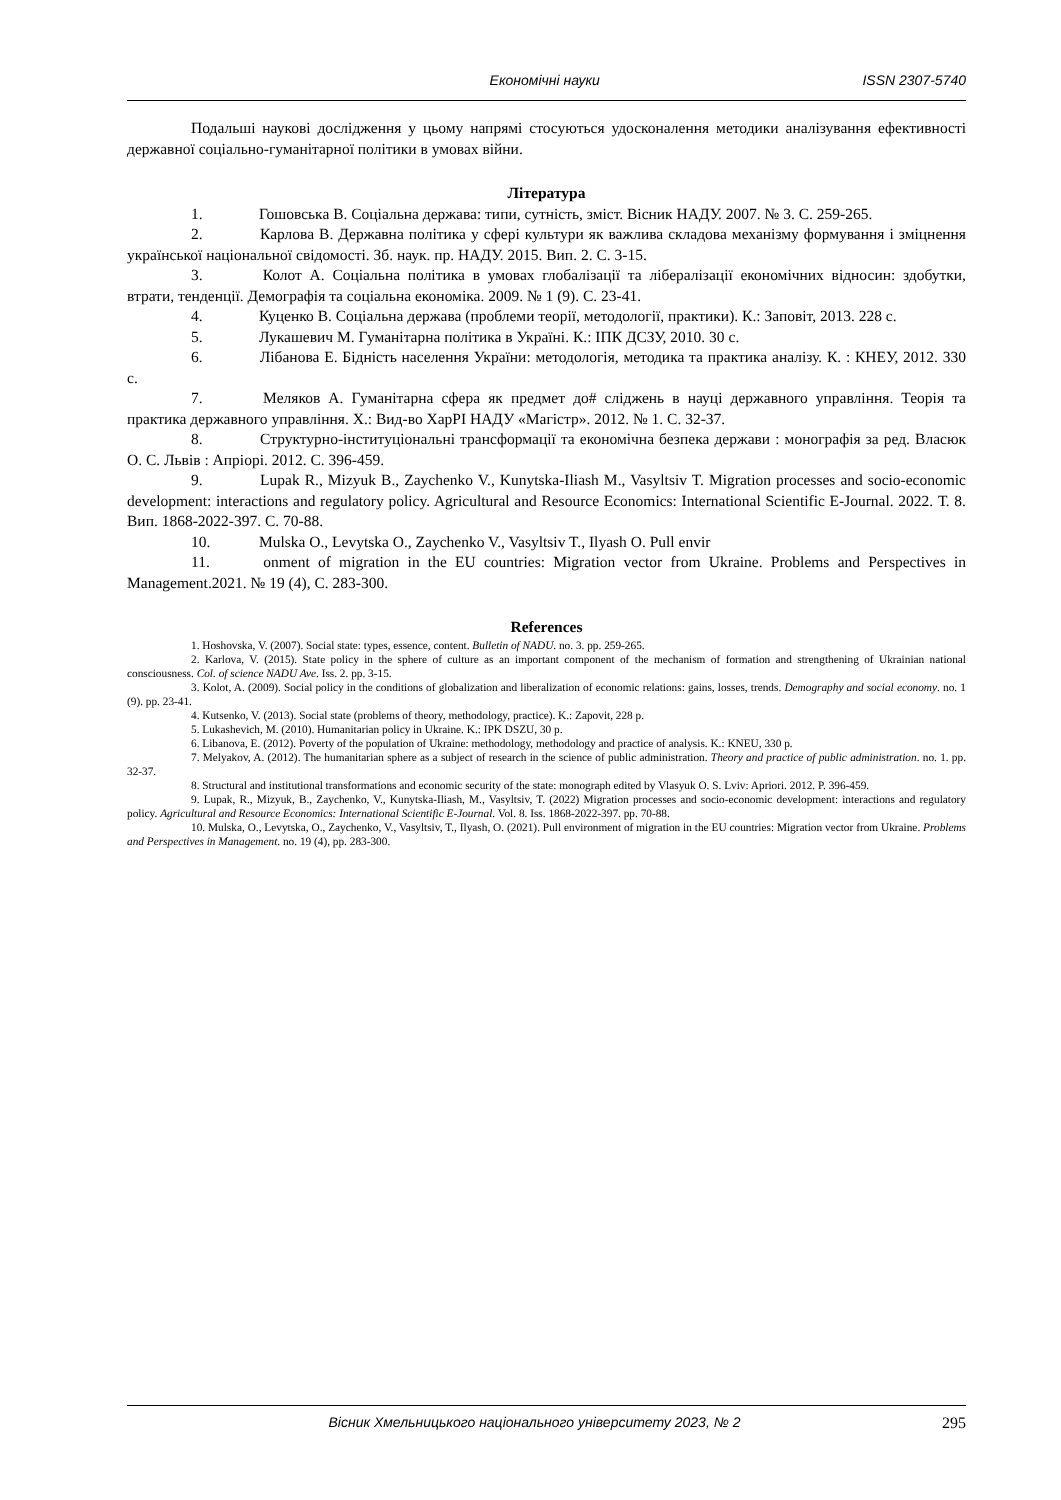Економічні науки ISSN 2307-5740
Подальші наукові дослідження у цьому напрямі стосуються удосконалення методики аналізування ефективності державної соціально-гуманітарної політики в умовах війни.
Література
1. Гошовська В. Соціальна держава: типи, сутність, зміст. Вісник НАДУ. 2007. № 3. С. 259-265.
2. Карлова В. Державна політика у сфері культури як важлива складова механізму формування і зміцнення української національної свідомості. Зб. наук. пр. НАДУ. 2015. Вип. 2. С. 3-15.
3. Колот А. Соціальна політика в умовах глобалізації та лібералізації економічних відносин: здобутки, втрати, тенденції. Демографія та соціальна економіка. 2009. № 1 (9). С. 23-41.
4. Куценко В. Соціальна держава (проблеми теорії, методології, практики). К.: Заповіт, 2013. 228 с.
5. Лукашевич М. Гуманітарна політика в Україні. К.: ІПК ДСЗУ, 2010. 30 с.
6. Лібанова Е. Бідність населення України: методологія, методика та практика аналізу. К. : КНЕУ, 2012. 330 с.
7. Меляков А. Гуманітарна сфера як предмет до# сліджень в науці державного управління. Теорія та практика державного управління. Х.: Вид-во ХарРІ НАДУ «Магістр». 2012. № 1. С. 32-37.
8. Структурно-інституціональні трансформації та економічна безпека держави : монографія за ред. Власюк О. С. Львів : Апріорі. 2012. С. 396-459.
9. Lupak R., Mizyuk B., Zaychenko V., Kunytska-Iliash M., Vasyltsiv T. Migration processes and socio-economic development: interactions and regulatory policy. Agricultural and Resource Economics: International Scientific E-Journal. 2022. Т. 8. Вип. 1868-2022-397. С. 70-88.
10. Mulska O., Levytska O., Zaychenko V., Vasyltsiv T., Ilyash O. Pull envir
11. onment of migration in the EU countries: Migration vector from Ukraine. Problems and Perspectives in Management.2021. № 19 (4), С. 283-300.
References
1. Hoshovska, V. (2007). Social state: types, essence, content. Bulletin of NADU. no. 3. pp. 259-265.
2. Karlova, V. (2015). State policy in the sphere of culture as an important component of the mechanism of formation and strengthening of Ukrainian national consciousness. Col. of science NADU Ave. Iss. 2. pp. 3-15.
3. Kolot, A. (2009). Social policy in the conditions of globalization and liberalization of economic relations: gains, losses, trends. Demography and social economy. no. 1 (9). pp. 23-41.
4. Kutsenko, V. (2013). Social state (problems of theory, methodology, practice). K.: Zapovit, 228 p.
5. Lukashevich, M. (2010). Humanitarian policy in Ukraine. K.: IPK DSZU, 30 p.
6. Libanova, E. (2012). Poverty of the population of Ukraine: methodology, methodology and practice of analysis. K.: KNEU, 330 p.
7. Melyakov, A. (2012). The humanitarian sphere as a subject of research in the science of public administration. Theory and practice of public administration. no. 1. pp. 32-37.
8. Structural and institutional transformations and economic security of the state: monograph edited by Vlasyuk O. S. Lviv: Apriori. 2012. P. 396-459.
9. Lupak, R., Mizyuk, B., Zaychenko, V., Kunytska-Iliash, M., Vasyltsiv, T. (2022) Migration processes and socio-economic development: interactions and regulatory policy. Agricultural and Resource Economics: International Scientific E-Journal. Vol. 8. Iss. 1868-2022-397. pp. 70-88.
10. Mulska, O., Levytska, O., Zaychenko, V., Vasyltsiv, T., Ilyash, O. (2021). Pull environment of migration in the EU countries: Migration vector from Ukraine. Problems and Perspectives in Management. no. 19 (4), pp. 283-300.
Вісник Хмельницького національного університету 2023, № 2 295